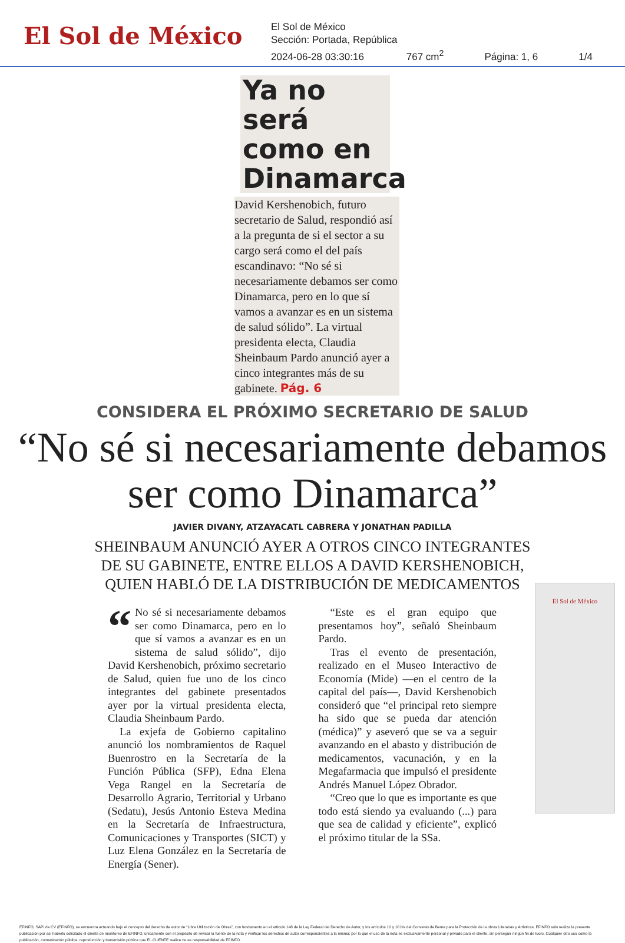El Sol de México
El Sol de México
Sección: Portada, República
2024-06-28 03:30:16 767 cm<sup>2</sup> Página: 1, 6 1/4
Ya no será como en Dinamarca
David Kershenobich, futuro secretario de Salud, respondió así a la pregunta de si el sector a su cargo será como el del país escandinavo: “No sé si necesariamente debamos ser como Dinamarca, pero en lo que sí vamos a avanzar es en un sistema de salud sólido”. La virtual presidenta electa, Claudia Sheinbaum Pardo anunció ayer a cinco integrantes más de su gabinete. Pág. 6
CONSIDERA EL PRÓXIMO SECRETARIO DE SALUD
“No sé si necesariamente debamos ser como Dinamarca”
JAVIER DIVANY, ATZAYACATL CABRERA Y JONATHAN PADILLA
SHEINBAUM ANUNCIÓ AYER A OTROS CINCO INTEGRANTES
DE SU GABINETE, ENTRE ELLOS A DAVID KERSHENOBICH,
QUIEN HABLÓ DE LA DISTRIBUCIÓN DE MEDICAMENTOS
“No sé si necesariamente debamos ser como Dinamarca, pero en lo que sí vamos a avanzar es en un sistema de salud sólido”, dijo David Kershenobich, próximo secretario de Salud, quien fue uno de los cinco integrantes del gabinete presentados ayer por la virtual presidenta electa, Claudia Sheinbaum Pardo.
La exjefa de Gobierno capitalino anunció los nombramientos de Raquel Buenrostro en la Secretaría de la Función Pública (SFP), Edna Elena Vega Rangel en la Secretaría de Desarrollo Agrario, Territorial y Urbano (Sedatu), Jesús Antonio Esteva Medina en la Secretaría de Infraestructura, Comunicaciones y Transportes (SICT) y Luz Elena González en la Secretaría de Energía (Sener).
“Este es el gran equipo que presentamos hoy”, señaló Sheinbaum Pardo.
Tras el evento de presentación, realizado en el Museo Interactivo de Economía (Mide) —en el centro de la capital del país—, David Kershenobich consideró que “el principal reto siempre ha sido que se pueda dar atención (médica)” y aseveró que se va a seguir avanzando en el abasto y distribución de medicamentos, vacunación, y en la Megafarmacia que impulsó el presidente Andrés Manuel López Obrador.
“Creo que lo que es importante es que todo está siendo ya evaluando (...) para que sea de calidad y eficiente”, explicó el próximo titular de la SSa.
El Sol de México
EFINFO, SAPI de CV (EFINFO), se encuentra actuando bajo el concepto del derecho de autor de “Libre Utilización de Obras”, con fundamento en el artículo 148 de la Ley Federal del Derecho de Autor, y los artículos 10 y 10 bis del Convenio de Berna para la Protección de la obras Literarias y Artísticas. EFINFO sólo realiza la presente publicación por así haberlo solicitado el cliente de monitoreo de EFINFO, únicamente con el propósito de revisar la fuente de la nota y verificar los derechos de autor correspondientes a la misma; por lo que el uso de la nota es exclusivamente personal y privado para el cliente, sin perseguir ningún fin de lucro. Cualquier otro uso como la publicación, comunicación pública, reproducción y transmisión pública que EL CLIENTE realice no es responsabilidad de EFINFO.